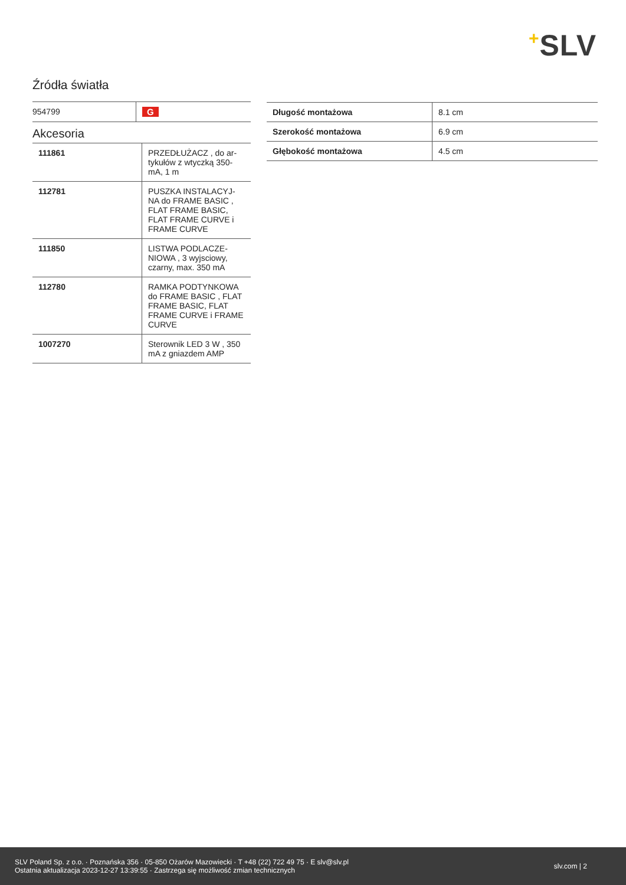+SLV
Źródła światła
| 954799 | G |
Akcesoria
| 111861 | PRZEDŁUŻACZ , do ar-tykułów z wtyczką 350-mA, 1 m |
| 112781 | PUSZKA INSTALACYJ-NA do FRAME BASIC , FLAT FRAME BASIC, FLAT FRAME CURVE i FRAME CURVE |
| 111850 | LISTWA PODLACZE-NIOWA , 3 wyjsciowy, czarny, max. 350 mA |
| 112780 | RAMKA PODTYNKOWA do FRAME BASIC , FLAT FRAME BASIC, FLAT FRAME CURVE i FRAME CURVE |
| 1007270 | Sterownik LED 3 W , 350 mA z gniazdem AMP |
| Długość montażowa | 8.1 cm |
| Szerokość montażowa | 6.9 cm |
| Głębokość montażowa | 4.5 cm |
SLV Poland Sp. z o.o. · Poznańska 356 · 05-850 Ożarów Mazowiecki · T +48 (22) 722 49 75 · E slv@slv.pl
Ostatnia aktualizacja 2023-12-27 13:39:55 · Zastrzega się możliwość zmian technicznych
slv.com | 2